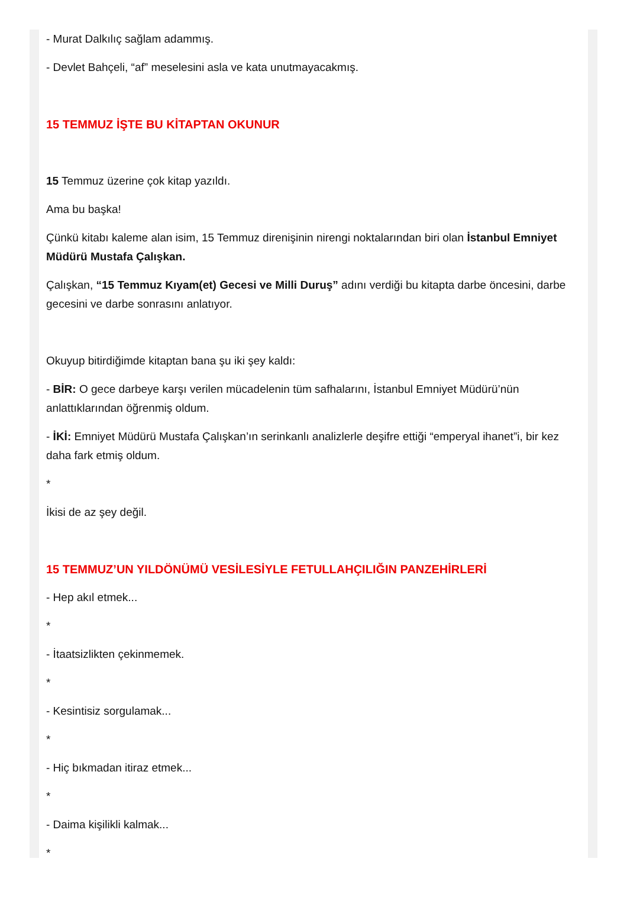- Murat Dalkılıç sağlam adammış.
- Devlet Bahçeli, “af” meselesini asla ve kata unutmayacakmış.
15 TEMMUZ İŞTE BU KİTAPTAN OKUNUR
15 Temmuz üzerine çok kitap yazıldı.
Ama bu başka!
Çünkü kitabı kaleme alan isim, 15 Temmuz direnişinin nirengi noktalarından biri olan İstanbul Emniyet Müdürü Mustafa Çalışkan.
Çalışkan, “15 Temmuz Kıyam(et) Gecesi ve Milli Duruş” adını verdiği bu kitapta darbe öncesini, darbe gecesini ve darbe sonrasını anlatıyor.
Okuyup bitirdiğimde kitaptan bana şu iki şey kaldı:
- BİR: O gece darbeye karşı verilen mücadelenin tüm safhalarını, İstanbul Emniyet Müdürü’nün anlattıklarından öğrenmiş oldum.
- İKİ: Emniyet Müdürü Mustafa Çalışkan’ın serinkanlı analizlerle deşifre ettiği “emperyal ihanet”i, bir kez daha fark etmiş oldum.
*
İkisi de az şey değil.
15 TEMMUZ’UN YILDÖNÜMÜ VESİLESİYLE FETULLAHÇILIĞIN PANZEHİRLERİ
- Hep akıl etmek...
*
- İtaatsizlikten çekinmemek.
*
- Kesintisiz sorgulamak...
*
- Hiç bıkmadan itiraz etmek...
*
- Daima kişilikli kalmak...
*